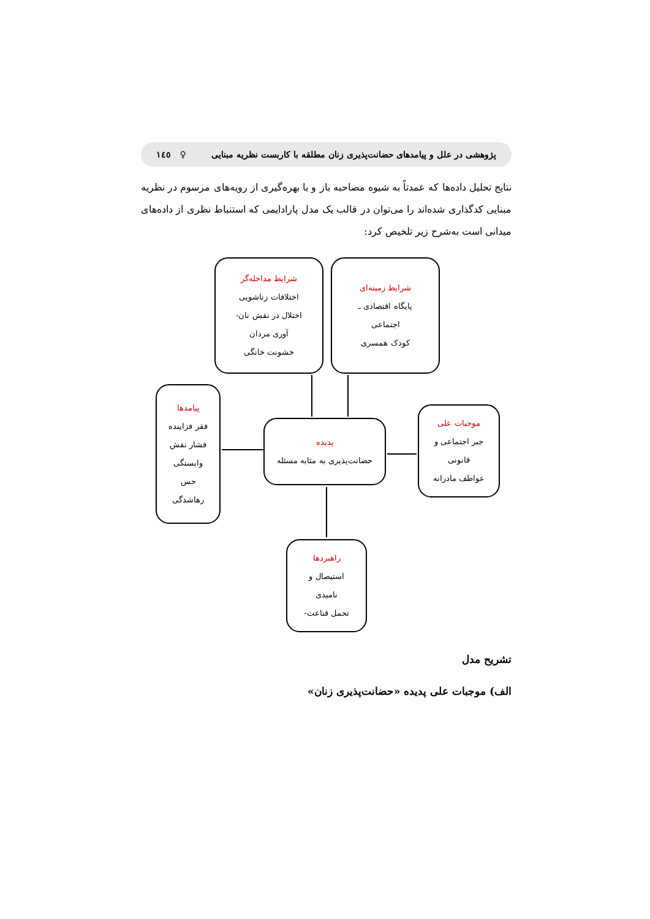پژوهشی در علل و پیامدهای حضانت‌پذیری زنان مطلقه با کاربست نظریه مبنایی ♀ ۱٤٥
نتایج تحلیل داده‌ها که عمدتاً به شیوه مصاحبه باز و با بهره‌گیری از رویه‌های مرسوم در نظریه مبنایی کدگذاری شده‌اند را می‌توان در قالب یک مدل پارادایمی که استنباط نظری از داده‌های میدانی است به‌شرح زیر تلخیص کرد:
شرایط مداخله‌گر
اختلافات زناشویی
اختلال در نقش نان-
آوری مردان
خشونت خانگی
شرایط زمینه‌ای
پایگاه اقتصادی ـ
اجتماعی
کودک همسری
پیامدها
فقر فزاینده
فشار نقش
وابستگی
حس
رهاشدگی
پدیده
حضانت‌پذیری به مثابه مسئله
موجبات علی
جبر اجتماعی و
قانونی
عواطف مادرانه
راهبردها
استیصال و
نامیدی
تحمل قناعت-
تشریح مدل
الف) موجبات علی پدیده «حضانت‌پذیری زنان»